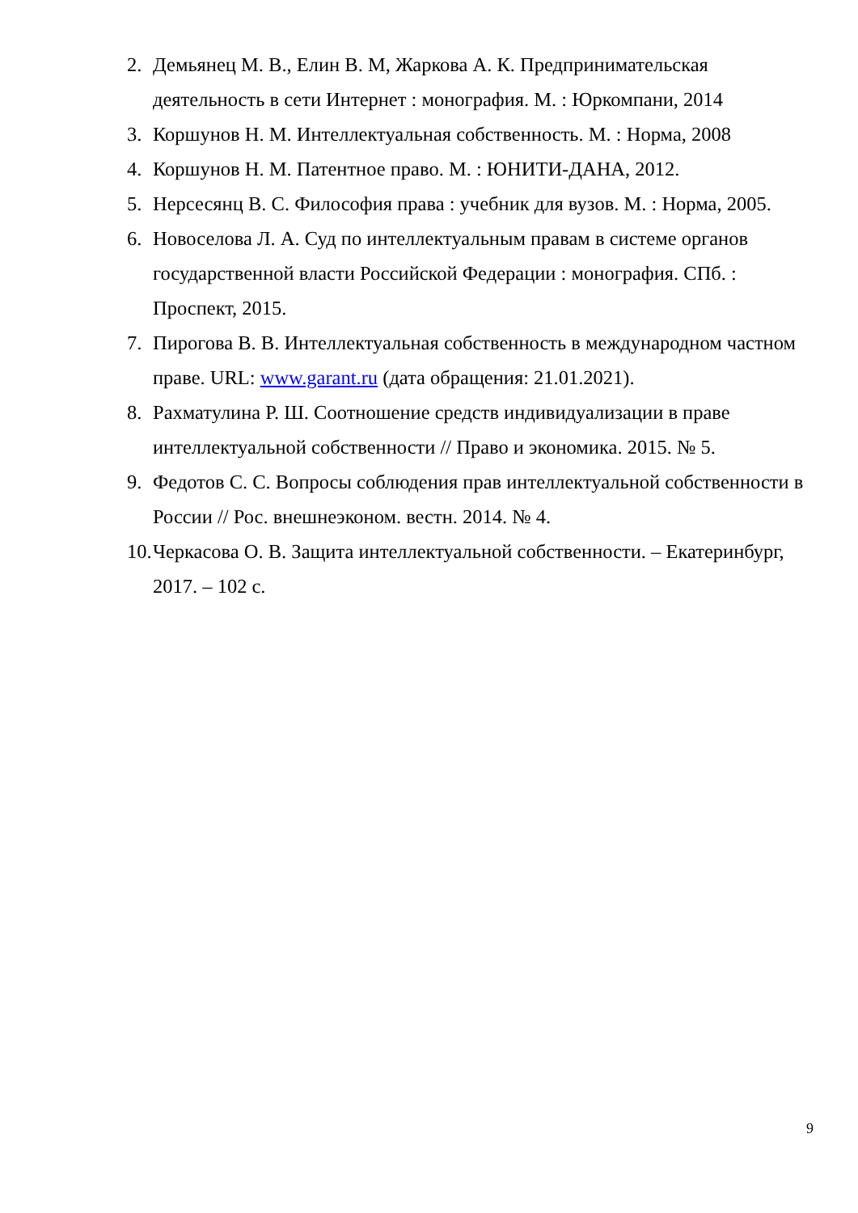2. Демьянец М. В., Елин В. М, Жаркова А. К. Предпринимательская деятельность в сети Интернет : монография. М. : Юркомпани, 2014
3. Коршунов Н. М. Интеллектуальная собственность. М. : Норма, 2008
4. Коршунов Н. М. Патентное право. М. : ЮНИТИ-ДАНА, 2012.
5. Нерсесянц В. С. Философия права : учебник для вузов. М. : Норма, 2005.
6. Новоселова Л. А. Суд по интеллектуальным правам в системе органов государственной власти Российской Федерации : монография. СПб. : Проспект, 2015.
7. Пирогова В. В. Интеллектуальная собственность в международном частном праве. URL: www.garant.ru (дата обращения: 21.01.2021).
8. Рахматулина Р. Ш. Соотношение средств индивидуализации в праве интеллектуальной собственности // Право и экономика. 2015. № 5.
9. Федотов С. С. Вопросы соблюдения прав интеллектуальной собственности в России // Рос. внешнеэконом. вестн. 2014. № 4.
10. Черкасова О. В. Защита интеллектуальной собственности. – Екатеринбург, 2017. – 102 с.
9